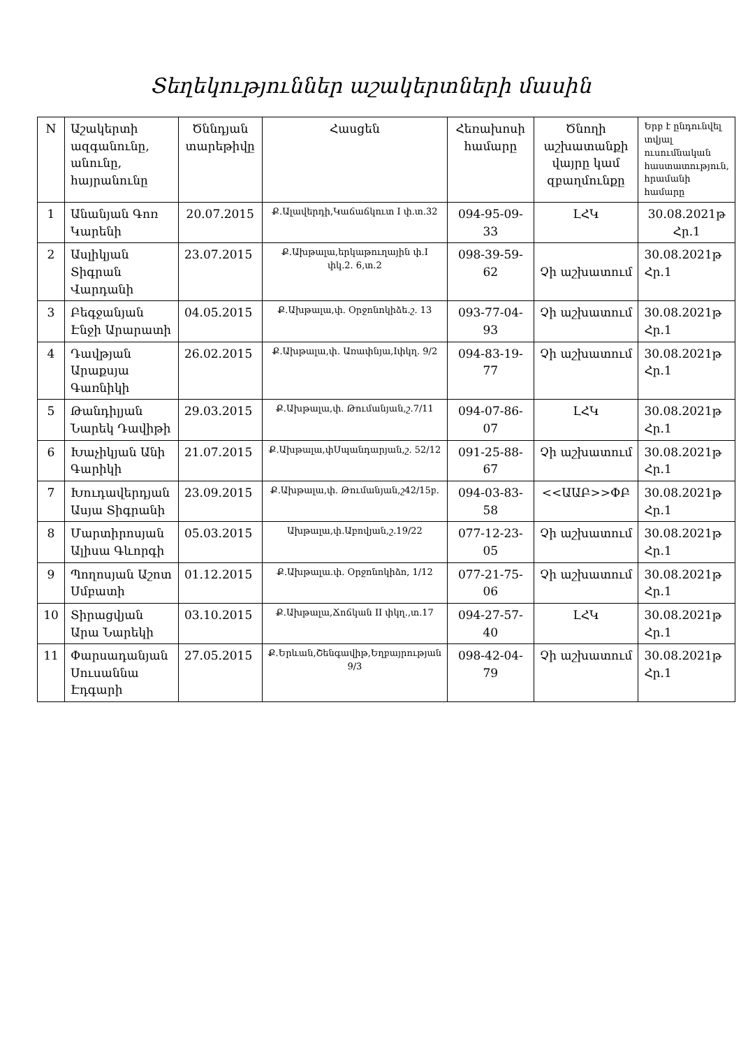Տեղեկություններ աշակերտների մասին
| N | Աշակերտի ազգանունը, անունը, հայրանունը | Ծննդյան տարեթիվը | Հասցեն | Հեռախոսի համարը | Ծնողի աշխատանքի վայրը կամ զբաղմունքը | Երբ է ընդունվել տվյալ ուսումնական հաստատություն, հրամանի համարը |
| --- | --- | --- | --- | --- | --- | --- |
| 1 | Անանյան Գոռ Կարենի | 20.07.2015 | Ք.Ալավերդի,Կաճաճկուտ I փ.տ.32 | 094-95-09-33 | ԼՀԿ | 30.08.2021թ Հր.1 |
| 2 | Ասլիկյան Տիգրան Վարդանի | 23.07.2015 | Ք.Ախթալա,երկաթուղային փ.I փկ.2. 6,տ.2 | 098-39-59-62 | Չի աշխատում | 30.08.2021թ Հր.1 |
| 3 | Բեգջանյան Էնջի Արարատի | 04.05.2015 | Ք.Ախթալա,փ. Օրջոնոկիձե.շ. 13 | 093-77-04-93 | Չի աշխատում | 30.08.2021թ Հր.1 |
| 4 | Դավթյան Արաքսյա Գառնիկի | 26.02.2015 | Ք.Ախթալա,փ. Առափնյա,Iփկղ. 9/2 | 094-83-19-77 | Չի աշխատում | 30.08.2021թ Հր.1 |
| 5 | Թանդիլյան Նարեկ Դավիթի | 29.03.2015 | Ք.Ախթալա,փ. Թումանյան,շ.7/11 | 094-07-86-07 | ԼՀԿ | 30.08.2021թ Հր.1 |
| 6 | Խաչիկյան Անի Գարիկի | 21.07.2015 | Ք.Ախթալա,փՍպանդարյան,շ. 52/12 | 091-25-88-67 | Չի աշխատում | 30.08.2021թ Հր.1 |
| 7 | Խուդավերդյան Ասյա Տիգրանի | 23.09.2015 | Ք.Ախթալա,փ. Թումանյան,շ42/15բ. | 094-03-83-58 | <<ԱԱԲ>>ՓԲ | 30.08.2021թ Հր.1 |
| 8 | Մարտիրոսյան Ալիսա Գևորգի | 05.03.2015 | Ախթալա,փ.Աբովյան,շ.19/22 | 077-12-23-05 | Չի աշխատում | 30.08.2021թ Հր.1 |
| 9 | Պողոսյան Աշոտ Սմբատի | 01.12.2015 | Ք.Ախթալա.փ. Օրջոնոկիձո, 1/12 | 077-21-75-06 | Չի աշխատում | 30.08.2021թ Հր.1 |
| 10 | Տիրացվյան Արա Նարեկի | 03.10.2015 | Ք.Ախթալա,Ճոճկան II փկղ.,տ.17 | 094-27-57-40 | ԼՀԿ | 30.08.2021թ Հր.1 |
| 11 | Փարսադանյան Սուսաննա Էդգարի | 27.05.2015 | Ք.Երևան,Շենգավիթ,Եղբայրության 9/3 | 098-42-04-79 | Չի աշխատում | 30.08.2021թ Հր.1 |